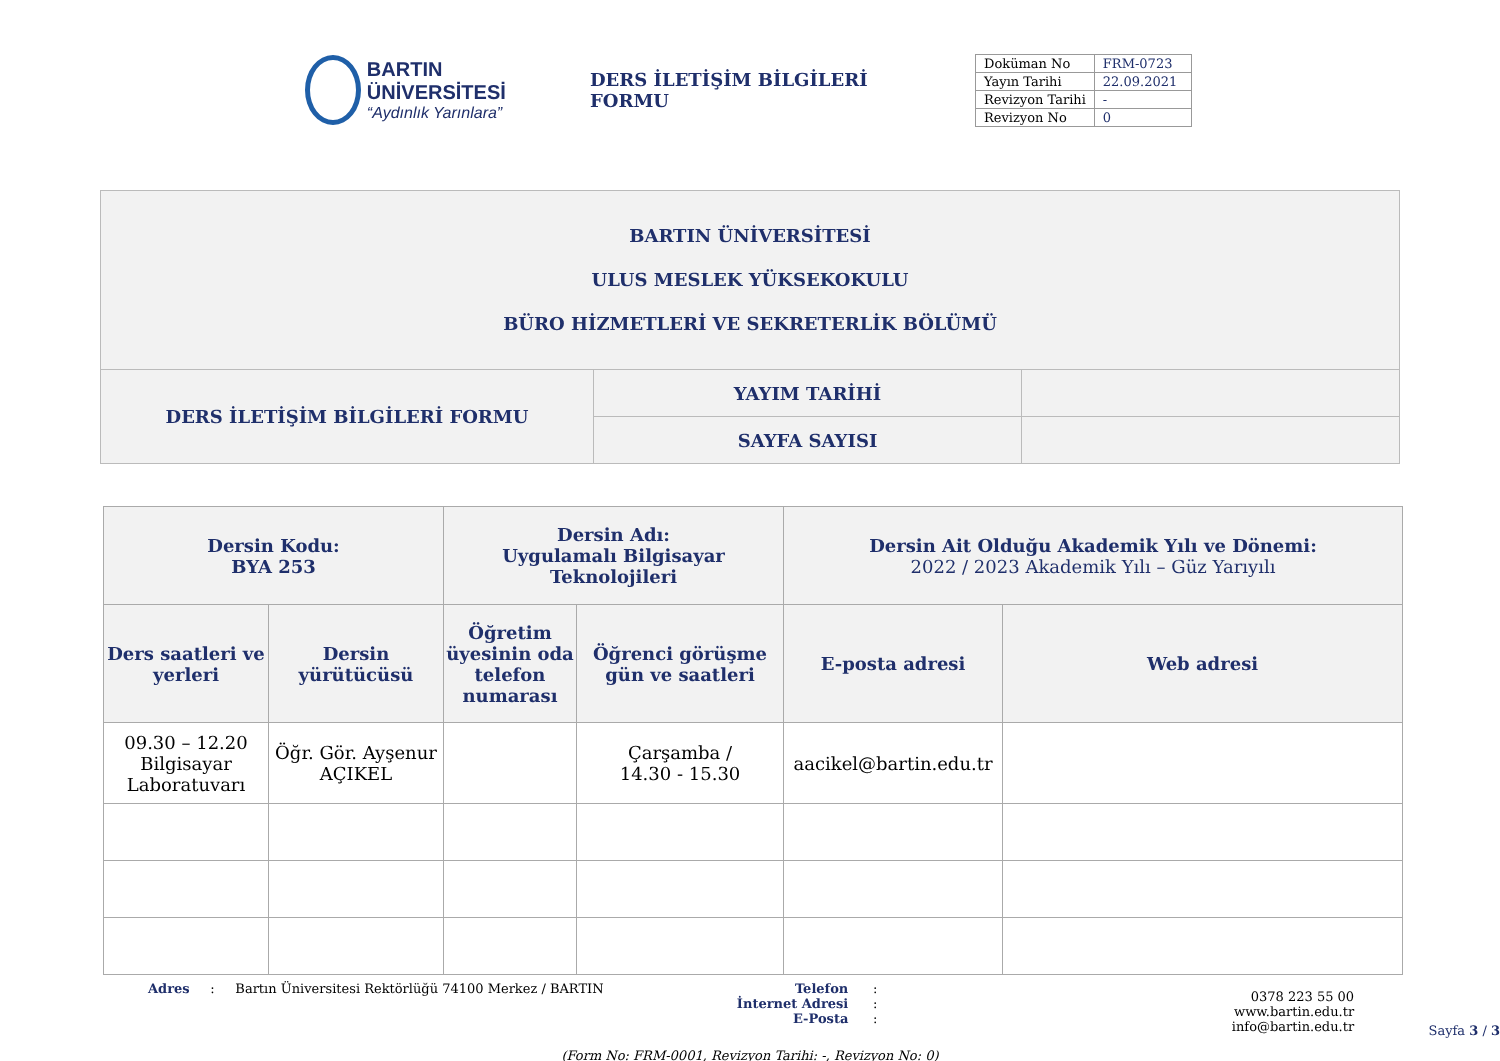BARTIN ÜNİVERSİTESİ
“Aydınlık Yarınlara”
DERS İLETİŞİM BİLGİLERİ FORMU
| Doküman No | FRM-0723 |
| Yayın Tarihi | 22.09.2021 |
| Revizyon Tarihi | - |
| Revizyon No | 0 |
| BARTIN ÜNİVERSİTESİ ULUS MESLEK YÜKSEKOKULU BÜRO HİZMETLERİ VE SEKRETERLİK BÖLÜMÜ | | |
| DERS İLETİŞİM BİLGİLERİ FORMU | YAYIM TARİHİ | |
| | SAYFA SAYISI | |
| Dersin Kodu: BYA 253 | | Dersin Adı: Uygulamalı Bilgisayar Teknolojileri | | Dersin Ait Olduğu Akademik Yılı ve Dönemi: 2022 / 2023 Akademik Yılı – Güz Yarıyılı | |
| --- | --- | --- | --- | --- | --- |
| Ders saatleri ve yerleri | Dersin yürütücüsü | Öğretim üyesinin oda telefon numarası | Öğrenci görüşme gün ve saatleri | E-posta adresi | Web adresi |
| 09.30 – 12.20 Bilgisayar Laboratuvarı | Öğr. Gör. Ayşenur AÇIKEL | | Çarşamba / 14.30 - 15.30 | aacikel@bartin.edu.tr | |
Adres : Bartın Üniversitesi Rektörlüğü 74100 Merkez / BARTIN Telefon
İnternet Adresi
E-Posta
:
:
:
0378 223 55 00
www.bartin.edu.tr
info@bartin.edu.tr
Sayfa 3 / 3
(Form No: FRM-0001, Revizyon Tarihi: -, Revizyon No: 0)